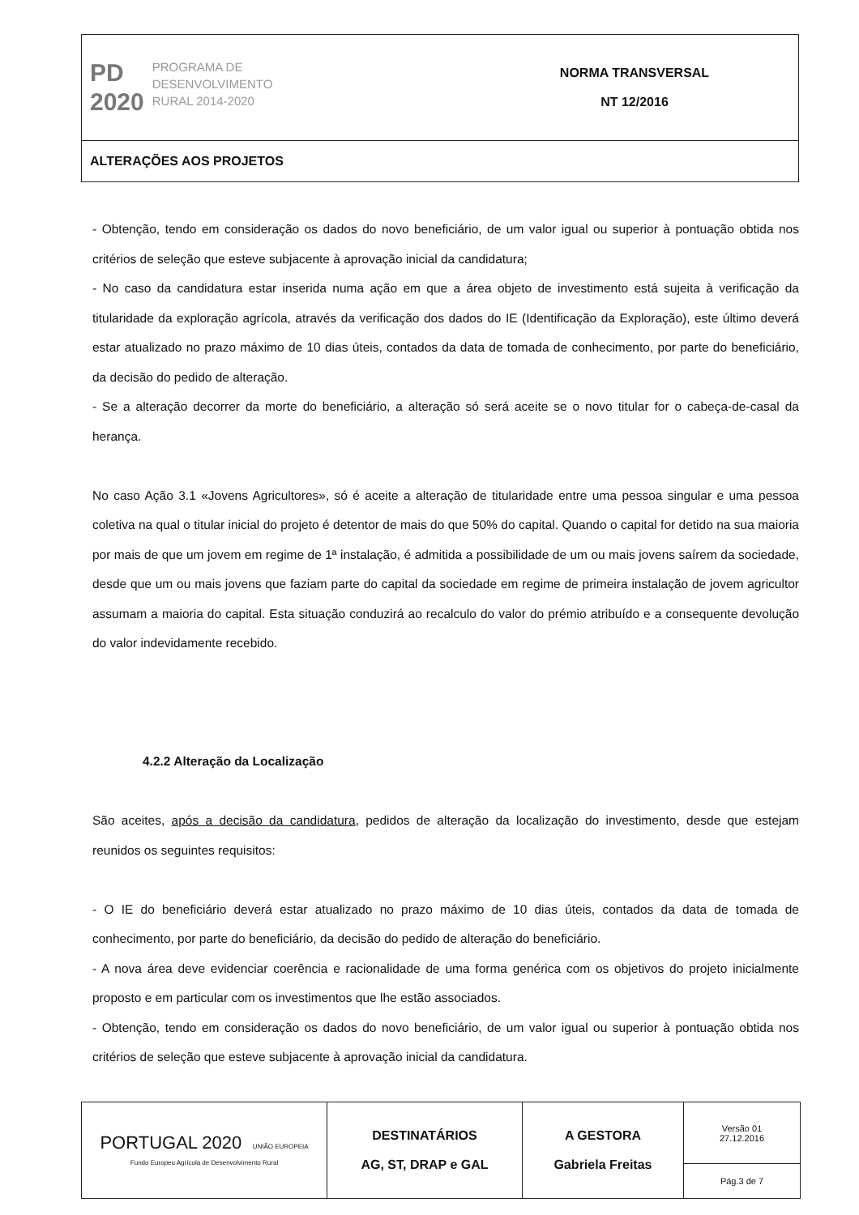| PD 2020 PROGRAMA DE DESENVOLVIMENTO RURAL 2014-2020 | NORMA TRANSVERSAL NT 12/2016 |
| ALTERAÇÕES AOS PROJETOS | |
- Obtenção, tendo em consideração os dados do novo beneficiário, de um valor igual ou superior à pontuação obtida nos critérios de seleção que esteve subjacente à aprovação inicial da candidatura;
- No caso da candidatura estar inserida numa ação em que a área objeto de investimento está sujeita à verificação da titularidade da exploração agrícola, através da verificação dos dados do IE (Identificação da Exploração), este último deverá estar atualizado no prazo máximo de 10 dias úteis, contados da data de tomada de conhecimento, por parte do beneficiário, da decisão do pedido de alteração.
- Se a alteração decorrer da morte do beneficiário, a alteração só será aceite se o novo titular for o cabeça-de-casal da herança.
No caso Ação 3.1 «Jovens Agricultores», só é aceite a alteração de titularidade entre uma pessoa singular e uma pessoa coletiva na qual o titular inicial do projeto é detentor de mais do que 50% do capital. Quando o capital for detido na sua maioria por mais de que um jovem em regime de 1ª instalação, é admitida a possibilidade de um ou mais jovens saírem da sociedade, desde que um ou mais jovens que faziam parte do capital da sociedade em regime de primeira instalação de jovem agricultor assumam a maioria do capital. Esta situação conduzirá ao recalculo do valor do prémio atribuído e a consequente devolução do valor indevidamente recebido.
4.2.2 Alteração da Localização
São aceites, após a decisão da candidatura, pedidos de alteração da localização do investimento, desde que estejam reunidos os seguintes requisitos:
- O IE do beneficiário deverá estar atualizado no prazo máximo de 10 dias úteis, contados da data de tomada de conhecimento, por parte do beneficiário, da decisão do pedido de alteração do beneficiário.
- A nova área deve evidenciar coerência e racionalidade de uma forma genérica com os objetivos do projeto inicialmente proposto e em particular com os investimentos que lhe estão associados.
- Obtenção, tendo em consideração os dados do novo beneficiário, de um valor igual ou superior à pontuação obtida nos critérios de seleção que esteve subjacente à aprovação inicial da candidatura.
| PORTUGAL 2020 UNIÃO EUROPEIA Fundo Europeu Agrícola de Desenvolvimento Rural | DESTINATÁRIOS AG, ST, DRAP e GAL | A GESTORA Gabriela Freitas | Versão 01 27.12.2016 |
| | | | Pág.3 de 7 |